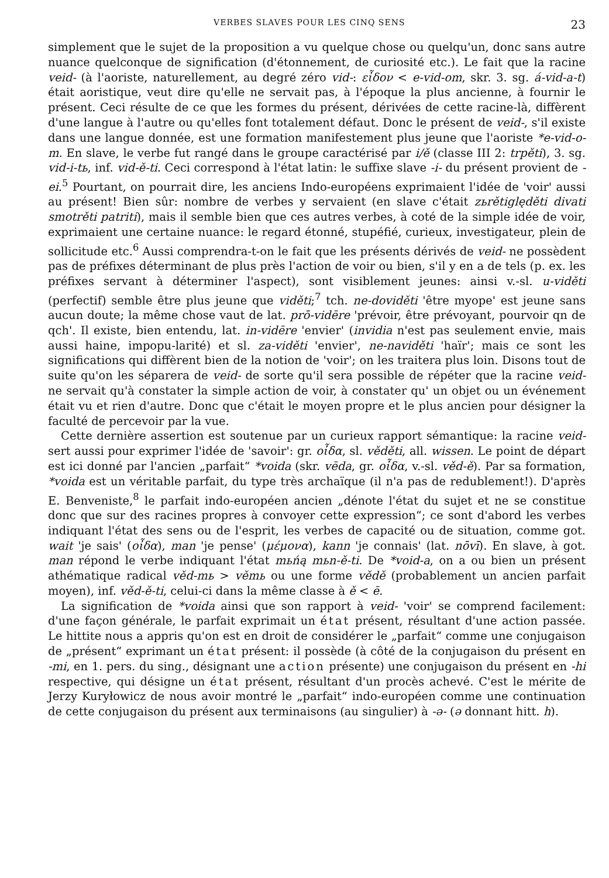VERBES SLAVES POUR LES CINQ SENS 23
simplement que le sujet de la proposition a vu quelque chose ou quelqu'un, donc sans autre nuance quelconque de signification (d'étonnement, de curiosité etc.). Le fait que la racine veid- (à l'aoriste, naturellement, au degré zéro vid-: εἶδον < e-vid-om, skr. 3. sg. á-vid-a-t) était aoristique, veut dire qu'elle ne servait pas, à l'époque la plus ancienne, à fournir le présent. Ceci résulte de ce que les formes du présent, dérivées de cette racine-là, diffèrent d'une langue à l'autre ou qu'elles font totalement défaut. Donc le présent de veid-, s'il existe dans une langue donnée, est une formation manifestement plus jeune que l'aoriste *e-vid-o-m. En slave, le verbe fut rangé dans le groupe caractérisé par i/ě (classe III 2: trpěti), 3. sg. vid-i-tь, inf. vid-ě-ti. Ceci correspond à l'état latin: le suffixe slave -i- du présent provient de -ei.<sup>5</sup> Pourtant, on pourrait dire, les anciens Indo-européens exprimaient l'idée de 'voir' aussi au présent! Bien sûr: nombre de verbes y servaient (en slave c'était zьrětiględěti divati smotrěti patriti), mais il semble bien que ces autres verbes, à coté de la simple idée de voir, exprimaient une certaine nuance: le regard étonné, stupéfié, curieux, investigateur, plein de sollicitude etc.<sup>6</sup> Aussi comprendra-t-on le fait que les présents dérivés de veid- ne possèdent pas de préfixes déterminant de plus près l'action de voir ou bien, s'il y en a de tels (p. ex. les préfixes servant à déterminer l'aspect), sont visiblement jeunes: ainsi v.-sl. u-viděti (perfectif) semble être plus jeune que viděti;<sup>7</sup> tch. ne-doviděti 'être myope' est jeune sans aucun doute; la même chose vaut de lat. prō-vidēre 'prévoir, être prévoyant, pourvoir qn de qch'. Il existe, bien entendu, lat. in-vidēre 'envier' (invidia n'est pas seulement envie, mais aussi haine, impopu-larité) et sl. za-viděti 'envier', ne-naviděti 'haïr'; mais ce sont les significations qui diffèrent bien de la notion de 'voir'; on les traitera plus loin. Disons tout de suite qu'on les séparera de veid- de sorte qu'il sera possible de répéter que la racine veid- ne servait qu'à constater la simple action de voir, à constater qu' un objet ou un événement était vu et rien d'autre. Donc que c'était le moyen propre et le plus ancien pour désigner la faculté de percevoir par la vue.
Cette dernière assertion est soutenue par un curieux rapport sémantique: la racine veid- sert aussi pour exprimer l'idée de 'savoir': gr. οἶδα, sl. věděti, all. wissen. Le point de départ est ici donné par l'ancien „parfait“ *voida (skr. vēda, gr. οἶδα, v.-sl. věd-ě). Par sa formation, *voida est un véritable parfait, du type très archaïque (il n'a pas de redublement!). D'après E. Benveniste,<sup>8</sup> le parfait indo-européen ancien „dénote l'état du sujet et ne se constitue donc que sur des racines propres à convoyer cette expression“; ce sont d'abord les verbes indiquant l'état des sens ou de l'esprit, les verbes de capacité ou de situation, comme got. wait 'je sais' (οἶδα), man 'je pense' (μέμονα), kann 'je connais' (lat. nōvī). En slave, à got. man répond le verbe indiquant l'état mьńą mьn-ě-ti. De *void-a, on a ou bien un présent athématique radical věd-mь > věmь ou une forme vědě (probablement un ancien parfait moyen), inf. věd-ě-ti, celui-ci dans la même classe à ě < ē.
La signification de *voida ainsi que son rapport à veid- 'voir' se comprend facilement: d'une façon générale, le parfait exprimait un état présent, résultant d'une action passée. Le hittite nous a appris qu'on est en droit de considérer le „parfait“ comme une conjugaison de „présent“ exprimant un état présent: il possède (à côté de la conjugaison du présent en -mi, en 1. pers. du sing., désignant une action présente) une conjugaison du présent en -hi respective, qui désigne un état présent, résultant d'un procès achevé. C'est le mérite de Jerzy Kuryłowicz de nous avoir montré le „parfait“ indo-européen comme une continuation de cette conjugaison du présent aux terminaisons (au singulier) à -ə- (ə donnant hitt. h).